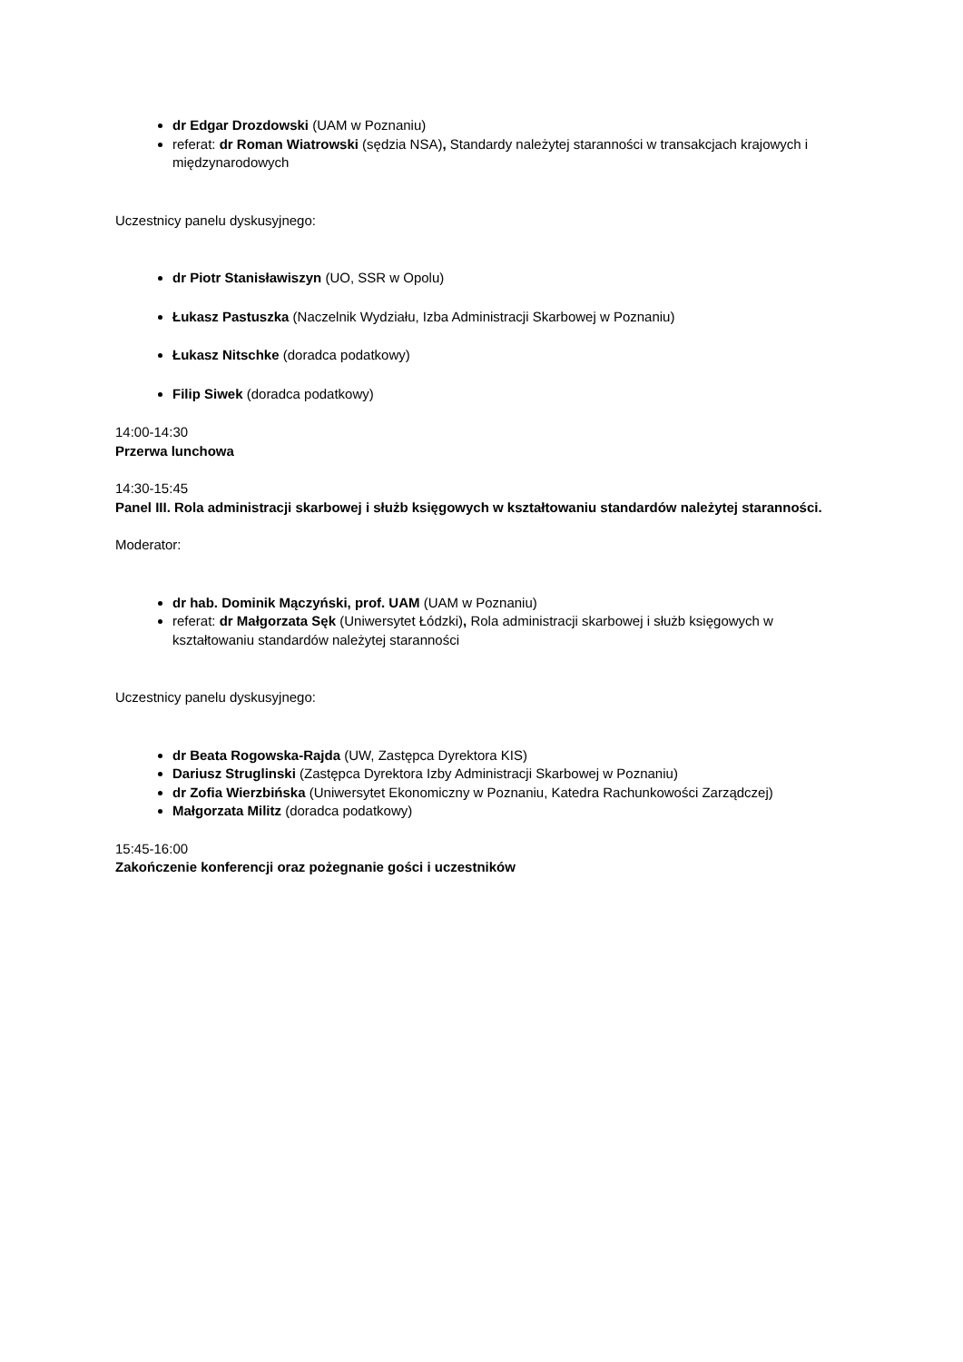dr Edgar Drozdowski (UAM w Poznaniu)
referat: dr Roman Wiatrowski (sędzia NSA), Standardy należytej staranności w transakcjach krajowych i międzynarodowych
Uczestnicy panelu dyskusyjnego:
dr Piotr Stanisławiszyn (UO, SSR w Opolu)
Łukasz Pastuszka (Naczelnik Wydziału, Izba Administracji Skarbowej w Poznaniu)
Łukasz Nitschke (doradca podatkowy)
Filip Siwek (doradca podatkowy)
14:00-14:30
Przerwa lunchowa
14:30-15:45
Panel III. Rola administracji skarbowej i służb księgowych w kształtowaniu standardów należytej staranności.
Moderator:
dr hab. Dominik Mączyński, prof. UAM (UAM w Poznaniu)
referat: dr Małgorzata Sęk (Uniwersytet Łódzki), Rola administracji skarbowej i służb księgowych w kształtowaniu standardów należytej staranności
Uczestnicy panelu dyskusyjnego:
dr Beata Rogowska-Rajda (UW, Zastępca Dyrektora KIS)
Dariusz Struglinski (Zastępca Dyrektora Izby Administracji Skarbowej w Poznaniu)
dr Zofia Wierzbińska (Uniwersytet Ekonomiczny w Poznaniu, Katedra Rachunkowości Zarządczej)
Małgorzata Militz (doradca podatkowy)
15:45-16:00
Zakończenie konferencji oraz pożegnanie gości i uczestników